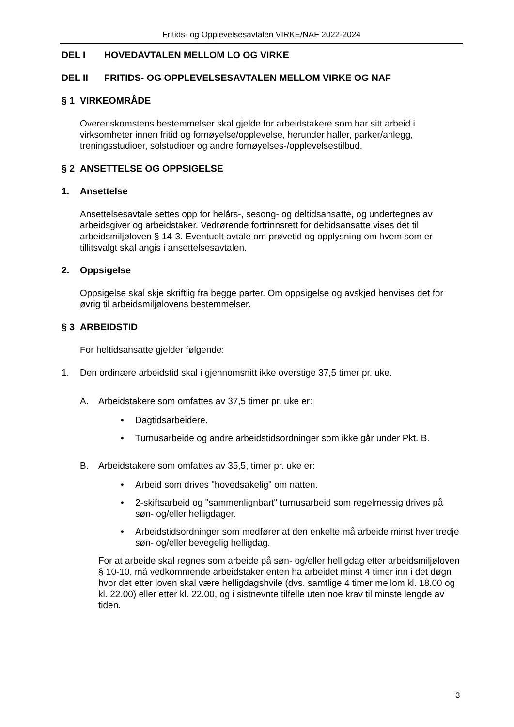Fritids- og Opplevelsesavtalen VIRKE/NAF 2022-2024
DEL I HOVEDAVTALEN MELLOM LO OG VIRKE
DEL II FRITIDS- OG OPPLEVELSESAVTALEN MELLOM VIRKE OG NAF
§ 1 VIRKEOMRÅDE
Overenskomstens bestemmelser skal gjelde for arbeidstakere som har sitt arbeid i virksomheter innen fritid og fornøyelse/opplevelse, herunder haller, parker/anlegg, treningsstudioer, solstudioer og andre fornøyelses-/opplevelsestilbud.
§ 2 ANSETTELSE OG OPPSIGELSE
1. Ansettelse
Ansettelsesavtale settes opp for helårs-, sesong- og deltidsansatte, og undertegnes av arbeidsgiver og arbeidstaker. Vedrørende fortrinnsrett for deltidsansatte vises det til arbeidsmiljøloven § 14-3. Eventuelt avtale om prøvetid og opplysning om hvem som er tillitsvalgt skal angis i ansettelsesavtalen.
2. Oppsigelse
Oppsigelse skal skje skriftlig fra begge parter. Om oppsigelse og avskjed henvises det for øvrig til arbeidsmiljølovens bestemmelser.
§ 3 ARBEIDSTID
For heltidsansatte gjelder følgende:
1. Den ordinære arbeidstid skal i gjennomsnitt ikke overstige 37,5 timer pr. uke.
A. Arbeidstakere som omfattes av 37,5 timer pr. uke er:
• Dagtidsarbeidere.
• Turnusarbeide og andre arbeidstidsordninger som ikke går under Pkt. B.
B. Arbeidstakere som omfattes av 35,5, timer pr. uke er:
• Arbeid som drives "hovedsakelig" om natten.
• 2-skiftsarbeid og "sammenlignbart" turnusarbeid som regelmessig drives på søn- og/eller helligdager.
• Arbeidstidsordninger som medfører at den enkelte må arbeide minst hver tredje søn- og/eller bevegelig helligdag.
For at arbeide skal regnes som arbeide på søn- og/eller helligdag etter arbeidsmiljøloven § 10-10, må vedkommende arbeidstaker enten ha arbeidet minst 4 timer inn i det døgn hvor det etter loven skal være helligdagshvile (dvs. samtlige 4 timer mellom kl. 18.00 og kl. 22.00) eller etter kl. 22.00, og i sistnevnte tilfelle uten noe krav til minste lengde av tiden.
3